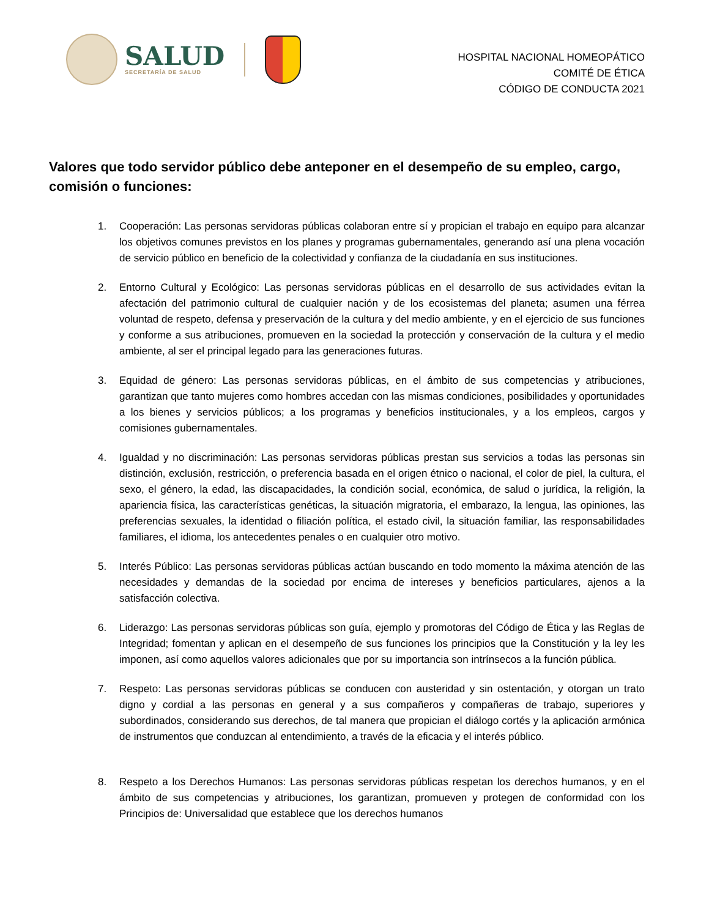SALUD
SECRETARÍA DE SALUD
HOSPITAL NACIONAL HOMEOPÁTICO
COMITÉ DE ÉTICA
CÓDIGO DE CONDUCTA 2021
Valores que todo servidor público debe anteponer en el desempeño de su empleo, cargo, comisión o funciones:
1. Cooperación: Las personas servidoras públicas colaboran entre sí y propician el trabajo en equipo para alcanzar los objetivos comunes previstos en los planes y programas gubernamentales, generando así una plena vocación de servicio público en beneficio de la colectividad y confianza de la ciudadanía en sus instituciones.
2. Entorno Cultural y Ecológico: Las personas servidoras públicas en el desarrollo de sus actividades evitan la afectación del patrimonio cultural de cualquier nación y de los ecosistemas del planeta; asumen una férrea voluntad de respeto, defensa y preservación de la cultura y del medio ambiente, y en el ejercicio de sus funciones y conforme a sus atribuciones, promueven en la sociedad la protección y conservación de la cultura y el medio ambiente, al ser el principal legado para las generaciones futuras.
3. Equidad de género: Las personas servidoras públicas, en el ámbito de sus competencias y atribuciones, garantizan que tanto mujeres como hombres accedan con las mismas condiciones, posibilidades y oportunidades a los bienes y servicios públicos; a los programas y beneficios institucionales, y a los empleos, cargos y comisiones gubernamentales.
4. Igualdad y no discriminación: Las personas servidoras públicas prestan sus servicios a todas las personas sin distinción, exclusión, restricción, o preferencia basada en el origen étnico o nacional, el color de piel, la cultura, el sexo, el género, la edad, las discapacidades, la condición social, económica, de salud o jurídica, la religión, la apariencia física, las características genéticas, la situación migratoria, el embarazo, la lengua, las opiniones, las preferencias sexuales, la identidad o filiación política, el estado civil, la situación familiar, las responsabilidades familiares, el idioma, los antecedentes penales o en cualquier otro motivo.
5. Interés Público: Las personas servidoras públicas actúan buscando en todo momento la máxima atención de las necesidades y demandas de la sociedad por encima de intereses y beneficios particulares, ajenos a la satisfacción colectiva.
6. Liderazgo: Las personas servidoras públicas son guía, ejemplo y promotoras del Código de Ética y las Reglas de Integridad; fomentan y aplican en el desempeño de sus funciones los principios que la Constitución y la ley les imponen, así como aquellos valores adicionales que por su importancia son intrínsecos a la función pública.
7. Respeto: Las personas servidoras públicas se conducen con austeridad y sin ostentación, y otorgan un trato digno y cordial a las personas en general y a sus compañeros y compañeras de trabajo, superiores y subordinados, considerando sus derechos, de tal manera que propician el diálogo cortés y la aplicación armónica de instrumentos que conduzcan al entendimiento, a través de la eficacia y el interés público.
8. Respeto a los Derechos Humanos: Las personas servidoras públicas respetan los derechos humanos, y en el ámbito de sus competencias y atribuciones, los garantizan, promueven y protegen de conformidad con los Principios de: Universalidad que establece que los derechos humanos